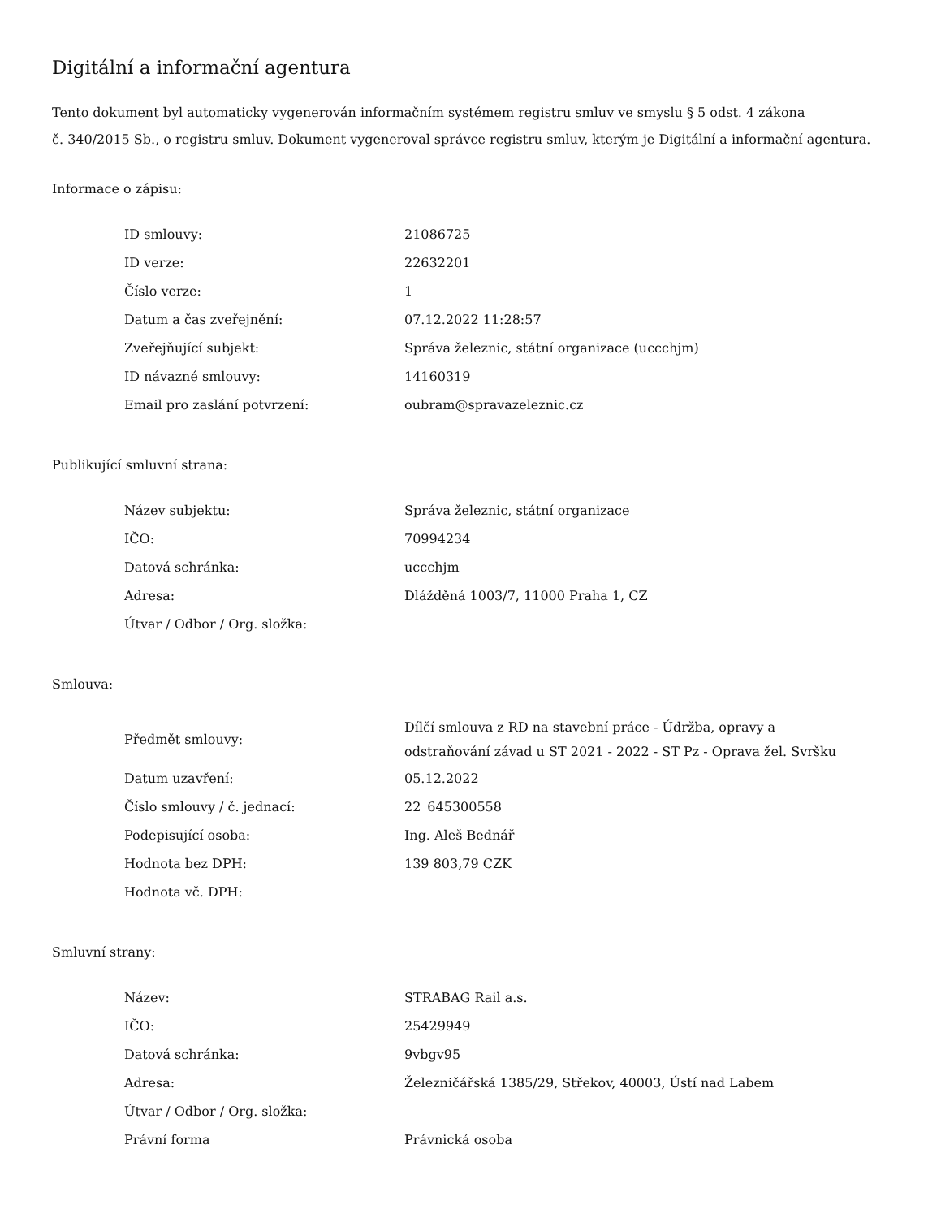Digitální a informační agentura
Tento dokument byl automaticky vygenerován informačním systémem registru smluv ve smyslu § 5 odst. 4 zákona
č. 340/2015 Sb., o registru smluv. Dokument vygeneroval správce registru smluv, kterým je Digitální a informační agentura.
Informace o zápisu:
| ID smlouvy: | 21086725 |
| ID verze: | 22632201 |
| Číslo verze: | 1 |
| Datum a čas zveřejnění: | 07.12.2022 11:28:57 |
| Zveřejňující subjekt: | Správa železnic, státní organizace (uccchjm) |
| ID návazné smlouvy: | 14160319 |
| Email pro zaslání potvrzení: | oubram@spravazeleznic.cz |
Publikující smluvní strana:
| Název subjektu: | Správa železnic, státní organizace |
| IČO: | 70994234 |
| Datová schránka: | uccchjm |
| Adresa: | Dlážděná 1003/7, 11000 Praha 1, CZ |
| Útvar / Odbor / Org. složka: | |
Smlouva:
| Předmět smlouvy: | Dílčí smlouva z RD na stavební práce - Údržba, opravy a odstraňování závad u ST 2021 - 2022 - ST Pz - Oprava žel. Svršku |
| Datum uzavření: | 05.12.2022 |
| Číslo smlouvy / č. jednací: | 22_645300558 |
| Podepisující osoba: | Ing. Aleš Bednář |
| Hodnota bez DPH: | 139 803,79 CZK |
| Hodnota vč. DPH: | |
Smluvní strany:
| Název: | STRABAG Rail a.s. |
| IČO: | 25429949 |
| Datová schránka: | 9vbgv95 |
| Adresa: | Železničářská 1385/29, Střekov, 40003, Ústí nad Labem |
| Útvar / Odbor / Org. složka: | |
| Právní forma | Právnická osoba |